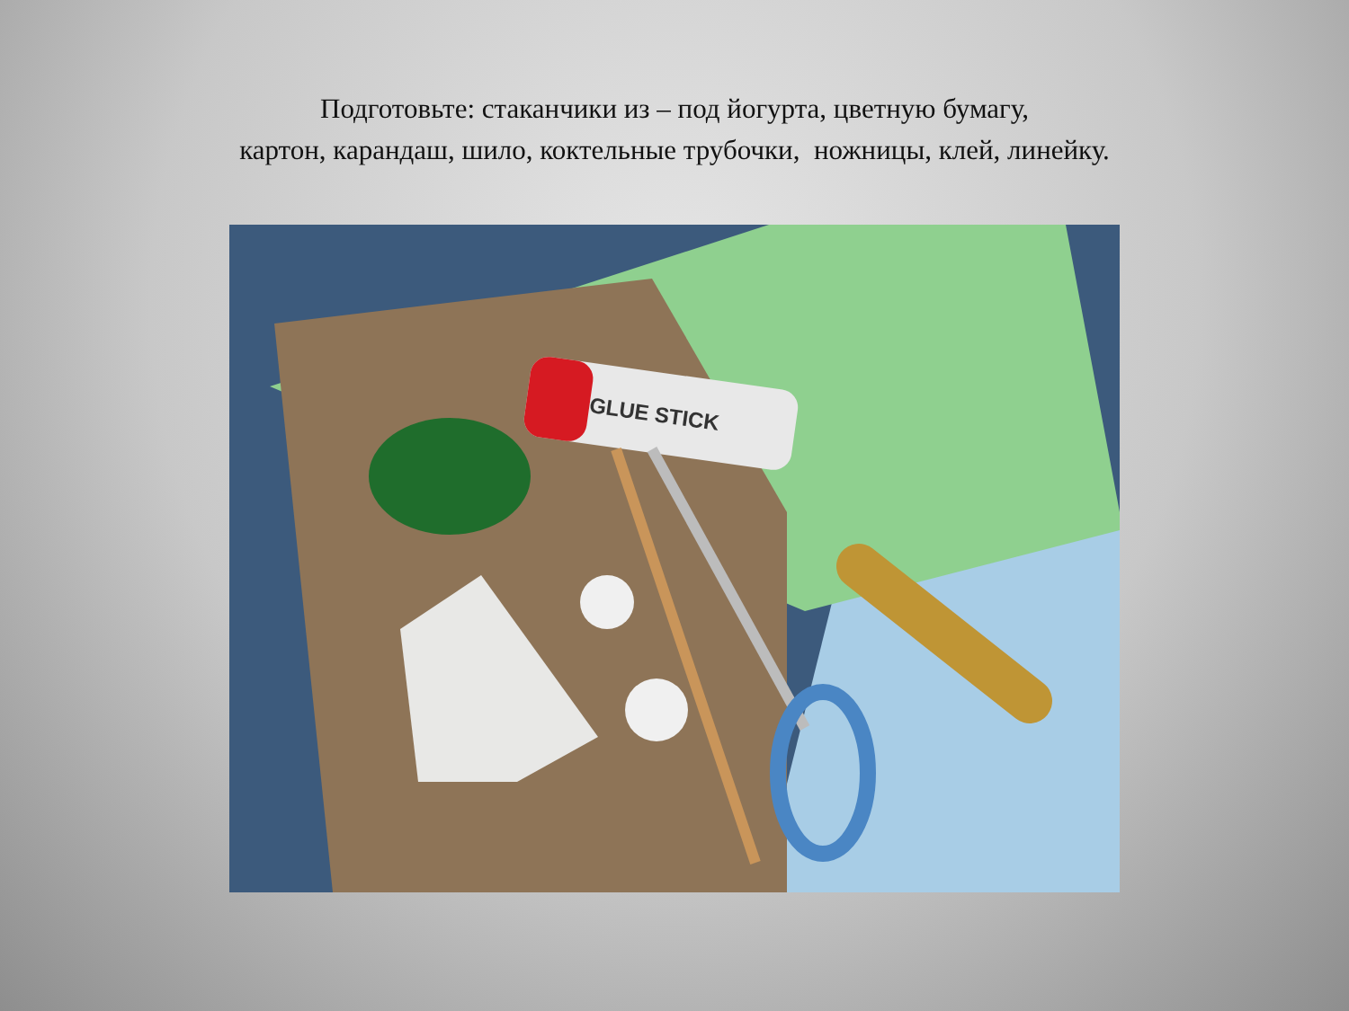Подготовьте: стаканчики из – под йогурта, цветную бумагу,
картон, карандаш, шило, коктельные трубочки, ножницы, клей, линейку.
GLUE STICK